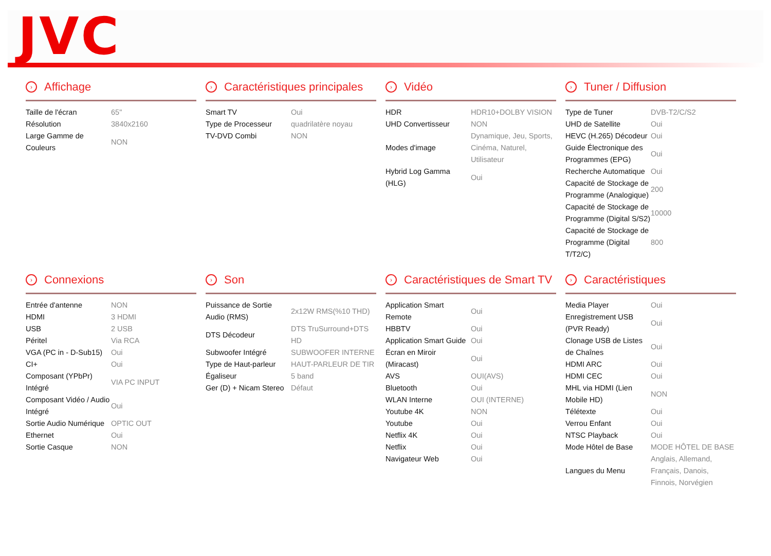JVC
› Affichage
| Taille de l'écran | 65" |
| Résolution | 3840x2160 |
| Large Gamme de Couleurs | NON |
› Caractéristiques principales
| Smart TV | Oui |
| Type de Processeur | quadrilatère noyau |
| TV-DVD Combi | NON |
› Vidéo
| HDR | HDR10+DOLBY VISION |
| UHD Convertisseur | NON |
| Modes d'image | Dynamique, Jeu, Sports, Cinéma, Naturel, Utilisateur |
| Hybrid Log Gamma (HLG) | Oui |
› Tuner / Diffusion
| Type de Tuner | DVB-T2/C/S2 |
| UHD de Satellite | Oui |
| HEVC (H.265) Décodeur | Oui |
| Guide Électronique des Programmes (EPG) | Oui |
| Recherche Automatique | Oui |
| Capacité de Stockage de Programme (Analogique) | 200 |
| Capacité de Stockage de Programme (Digital S/S2) | 10000 |
| Capacité de Stockage de Programme (Digital T/T2/C) | 800 |
› Connexions
| Entrée d'antenne | NON |
| HDMI | 3 HDMI |
| USB | 2 USB |
| Péritel | Via RCA |
| VGA (PC in - D-Sub15) | Oui |
| CI+ | Oui |
| Composant (YPbPr) Intégré | VIA PC INPUT |
| Composant Vidéo / Audio Intégré | Oui |
| Sortie Audio Numérique | OPTIC OUT |
| Ethernet | Oui |
| Sortie Casque | NON |
› Son
| Puissance de Sortie Audio (RMS) | 2x12W RMS(%10 THD) |
| DTS Décodeur | DTS TruSurround+DTS HD |
| Subwoofer Intégré | SUBWOOFER INTERNE |
| Type de Haut-parleur | HAUT-PARLEUR DE TIR |
| Égaliseur | 5 band |
| Ger (D) + Nicam Stereo | Défaut |
› Caractéristiques de Smart TV
| Application Smart Remote | Oui |
| HBBTV | Oui |
| Application Smart Guide | Oui |
| Écran en Miroir (Miracast) | Oui |
| AVS | OUI(AVS) |
| Bluetooth | Oui |
| WLAN Interne | OUI (INTERNE) |
| Youtube 4K | NON |
| Youtube | Oui |
| Netflix 4K | Oui |
| Netflix | Oui |
| Navigateur Web | Oui |
› Caractéristiques
| Media Player | Oui |
| Enregistrement USB (PVR Ready) | Oui |
| Clonage USB de Listes de Chaînes | Oui |
| HDMI ARC | Oui |
| HDMI CEC | Oui |
| MHL via HDMI (Lien Mobile HD) | NON |
| Télétexte | Oui |
| Verrou Enfant | Oui |
| NTSC Playback | Oui |
| Mode Hôtel de Base | MODE HÔTEL DE BASE |
| Langues du Menu | Anglais, Allemand, Français, Danois, Finnois, Norvégien |